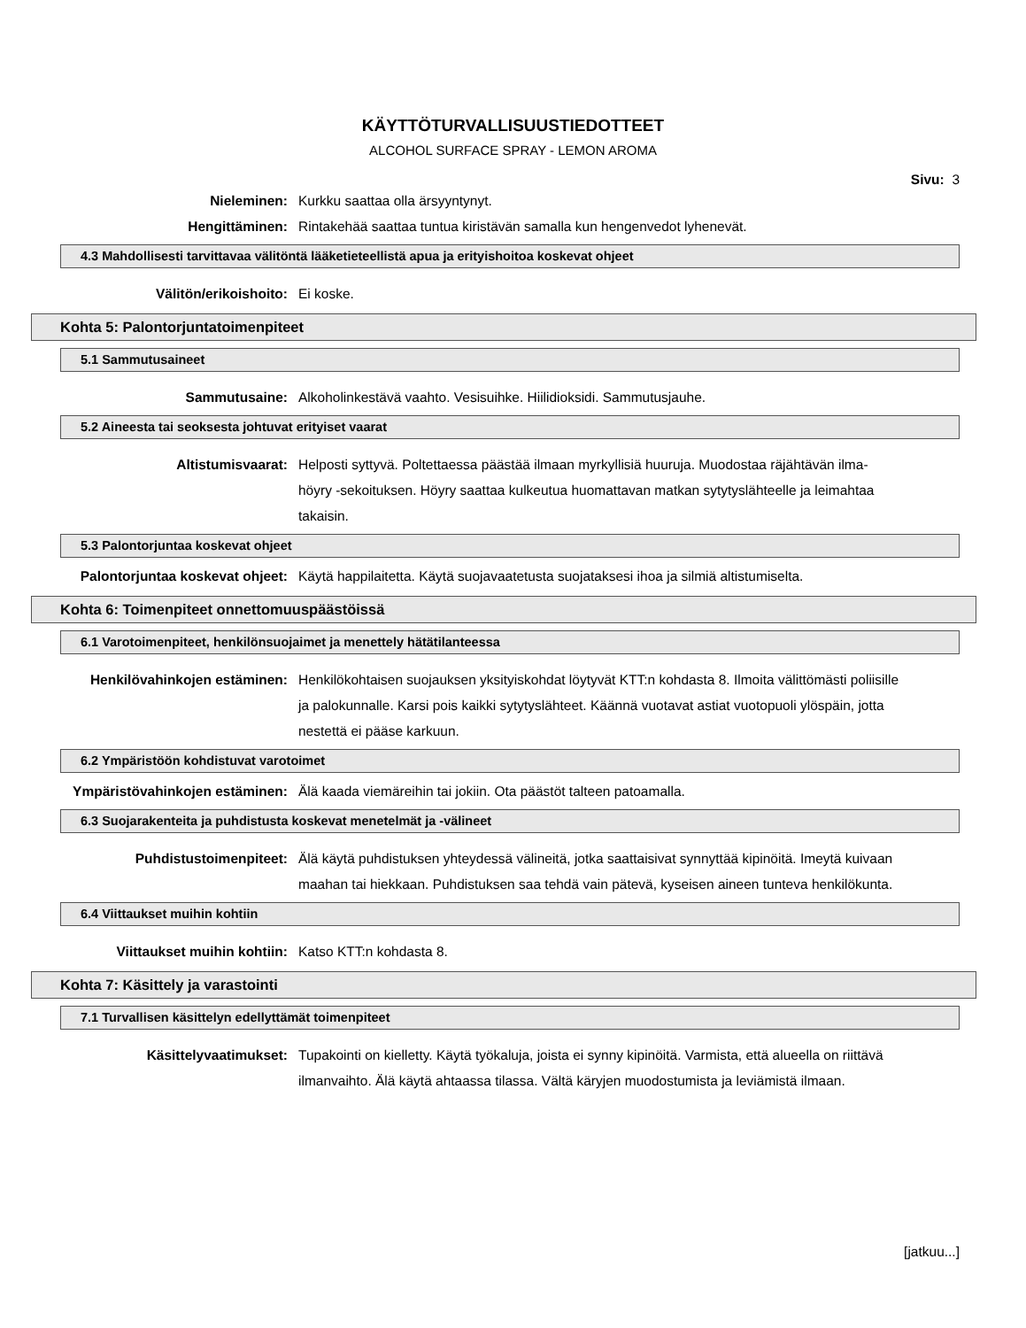KÄYTTÖTURVALLISUUSTIEDOTTEET
ALCOHOL SURFACE SPRAY - LEMON AROMA
Sivu: 3
Nieleminen: Kurkku saattaa olla ärsyyntynyt.
Hengittäminen: Rintakehää saattaa tuntua kiristävän samalla kun hengenvedot lyhenevät.
4.3 Mahdollisesti tarvittavaa välitöntä lääketieteellistä apua ja erityishoitoa koskevat ohjeet
Välitön/erikoishoito: Ei koske.
Kohta 5: Palontorjuntatoimenpiteet
5.1 Sammutusaineet
Sammutusaine: Alkoholinkestävä vaahto. Vesisuihke. Hiilidioksidi. Sammutusjauhe.
5.2 Aineesta tai seoksesta johtuvat erityiset vaarat
Altistumisvaarat: Helposti syttyvä. Poltettaessa päästää ilmaan myrkyllisiä huuruja. Muodostaa räjähtävän ilma-höyry -sekoituksen. Höyry saattaa kulkeutua huomattavan matkan sytytyslähteelle ja leimahtaa takaisin.
5.3 Palontorjuntaa koskevat ohjeet
Palontorjuntaa koskevat ohjeet: Käytä happilaitetta. Käytä suojavaatetusta suojataksesi ihoa ja silmiä altistumiselta.
Kohta 6: Toimenpiteet onnettomuuspäästöissä
6.1 Varotoimenpiteet, henkilönsuojaimet ja menettely hätätilanteessa
Henkilövahinkojen estäminen: Henkilökohtaisen suojauksen yksityiskohdat löytyvät KTT:n kohdasta 8. Ilmoita välittömästi poliisille ja palokunnalle. Karsi pois kaikki sytytyslähteet. Käännä vuotavat astiat vuotopuoli ylöspäin, jotta nestettä ei pääse karkuun.
6.2 Ympäristöön kohdistuvat varotoimet
Ympäristövahinkojen estäminen: Älä kaada viemäreihin tai jokiin. Ota päästöt talteen patoamalla.
6.3 Suojarakenteita ja puhdistusta koskevat menetelmät ja -välineet
Puhdistustoimenpiteet: Älä käytä puhdistuksen yhteydessä välineitä, jotka saattaisivat synnyttää kipinöitä. Imeytä kuivaan maahan tai hiekkaan. Puhdistuksen saa tehdä vain pätevä, kyseisen aineen tunteva henkilökunta.
6.4 Viittaukset muihin kohtiin
Viittaukset muihin kohtiin: Katso KTT:n kohdasta 8.
Kohta 7: Käsittely ja varastointi
7.1 Turvallisen käsittelyn edellyttämät toimenpiteet
Käsittelyvaatimukset: Tupakointi on kielletty. Käytä työkaluja, joista ei synny kipinöitä. Varmista, että alueella on riittävä ilmanvaihto. Älä käytä ahtaassa tilassa. Vältä käryjen muodostumista ja leviämistä ilmaan.
[jatkuu...]